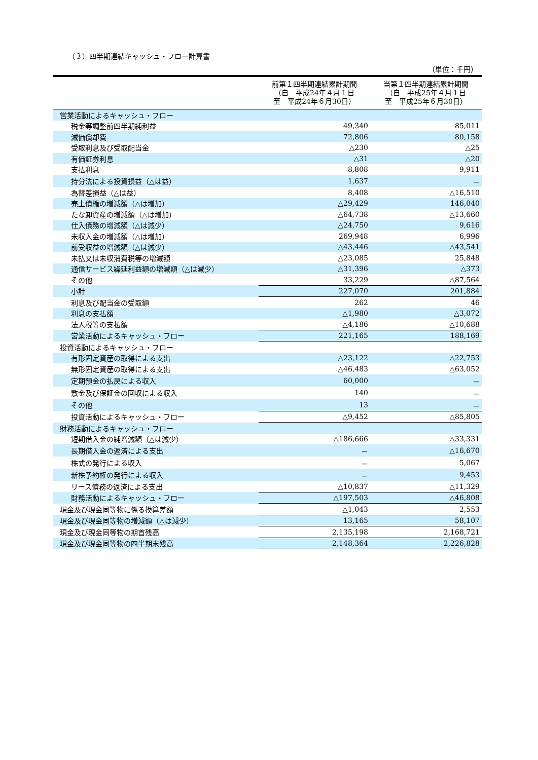（３）四半期連結キャッシュ・フロー計算書
（単位：千円）
| | 前第１四半期連結累計期間 （自 平成24年４月１日 至 平成24年６月30日） | 当第１四半期連結累計期間 （自 平成25年４月１日 至 平成25年６月30日） |
| --- | --- | --- |
| 営業活動によるキャッシュ・フロー | | |
| 税金等調整前四半期純利益 | 49,340 | 85,011 |
| 減価償却費 | 72,806 | 80,158 |
| 受取利息及び受取配当金 | △230 | △25 |
| 有価証券利息 | △31 | △20 |
| 支払利息 | 8,808 | 9,911 |
| 持分法による投資損益（△は益） | 1,637 | － |
| 為替差損益（△は益） | 8,408 | △16,510 |
| 売上債権の増減額（△は増加） | △29,429 | 146,040 |
| たな卸資産の増減額（△は増加） | △64,738 | △13,660 |
| 仕入債務の増減額（△は減少） | △24,750 | 9,616 |
| 未収入金の増減額（△は増加） | 269,948 | 6,996 |
| 前受収益の増減額（△は減少） | △43,446 | △43,541 |
| 未払又は未収消費税等の増減額 | △23,085 | 25,848 |
| 通信サービス繰延利益額の増減額（△は減少） | △31,396 | △373 |
| その他 | 33,229 | △87,564 |
| 小計 | 227,070 | 201,884 |
| 利息及び配当金の受取額 | 262 | 46 |
| 利息の支払額 | △1,980 | △3,072 |
| 法人税等の支払額 | △4,186 | △10,688 |
| 営業活動によるキャッシュ・フロー | 221,165 | 188,169 |
| 投資活動によるキャッシュ・フロー | | |
| 有形固定資産の取得による支出 | △23,122 | △22,753 |
| 無形固定資産の取得による支出 | △46,483 | △63,052 |
| 定期預金の払戻による収入 | 60,000 | － |
| 敷金及び保証金の回収による収入 | 140 | － |
| その他 | 13 | － |
| 投資活動によるキャッシュ・フロー | △9,452 | △85,805 |
| 財務活動によるキャッシュ・フロー | | |
| 短期借入金の純増減額（△は減少） | △186,666 | △33,331 |
| 長期借入金の返済による支出 | － | △16,670 |
| 株式の発行による収入 | － | 5,067 |
| 新株予約権の発行による収入 | － | 9,453 |
| リース債務の返済による支出 | △10,837 | △11,329 |
| 財務活動によるキャッシュ・フロー | △197,503 | △46,808 |
| 現金及び現金同等物に係る換算差額 | △1,043 | 2,553 |
| 現金及び現金同等物の増減額（△は減少） | 13,165 | 58,107 |
| 現金及び現金同等物の期首残高 | 2,135,198 | 2,168,721 |
| 現金及び現金同等物の四半期末残高 | 2,148,364 | 2,226,828 |